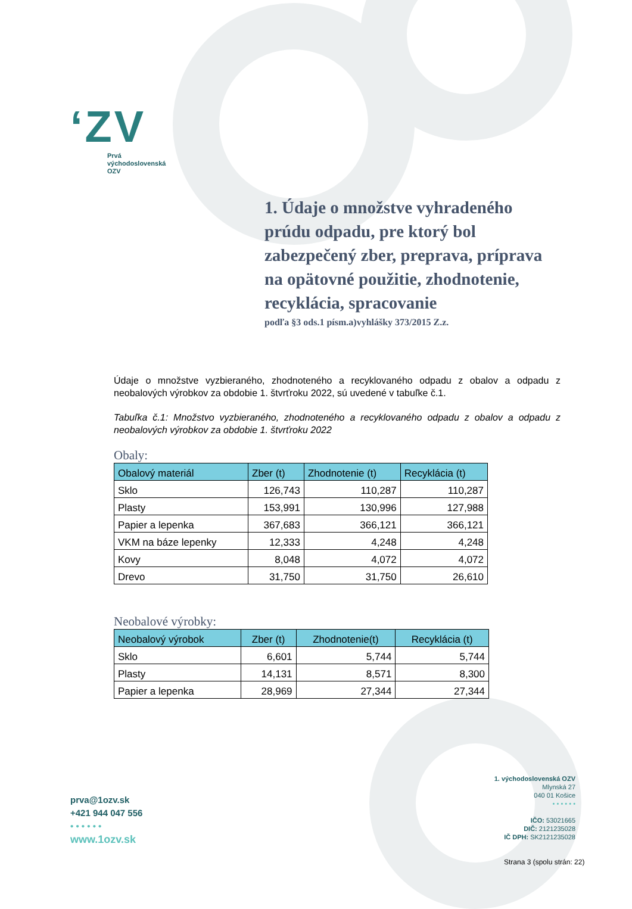ʻZV
Prvá
východoslovenská
OZV
1. Údaje o množstve vyhradeného prúdu odpadu, pre ktorý bol zabezpečený zber, preprava, príprava na opätovné použitie, zhodnotenie, recyklácia, spracovanie
podľa §3 ods.1 písm.a)vyhlášky 373/2015 Z.z.
Údaje o množstve vyzbieraného, zhodnoteného a recyklovaného odpadu z obalov a odpadu z neobalových výrobkov za obdobie 1. štvrťroku 2022, sú uvedené v tabuľke č.1.
Tabuľka č.1: Množstvo vyzbieraného, zhodnoteného a recyklovaného odpadu z obalov a odpadu z neobalových výrobkov za obdobie 1. štvrťroku 2022
Obaly:
| Obalový materiál | Zber (t) | Zhodnotenie (t) | Recyklácia (t) |
| --- | --- | --- | --- |
| Sklo | 126,743 | 110,287 | 110,287 |
| Plasty | 153,991 | 130,996 | 127,988 |
| Papier a lepenka | 367,683 | 366,121 | 366,121 |
| VKM na báze lepenky | 12,333 | 4,248 | 4,248 |
| Kovy | 8,048 | 4,072 | 4,072 |
| Drevo | 31,750 | 31,750 | 26,610 |
Neobalové výrobky:
| Neobalový výrobok | Zber (t) | Zhodnotenie(t) | Recyklácia (t) |
| --- | --- | --- | --- |
| Sklo | 6,601 | 5,744 | 5,744 |
| Plasty | 14,131 | 8,571 | 8,300 |
| Papier a lepenka | 28,969 | 27,344 | 27,344 |
prva@1ozv.sk
+421 944 047 556
• • • • • •
www.1ozv.sk
1. východoslovenská OZV
Mlynská 27
040 01 Košice
• • • • • •
IČO: 53021665
DIČ: 2121235028
IČ DPH: SK2121235028
Strana 3 (spolu strán: 22)